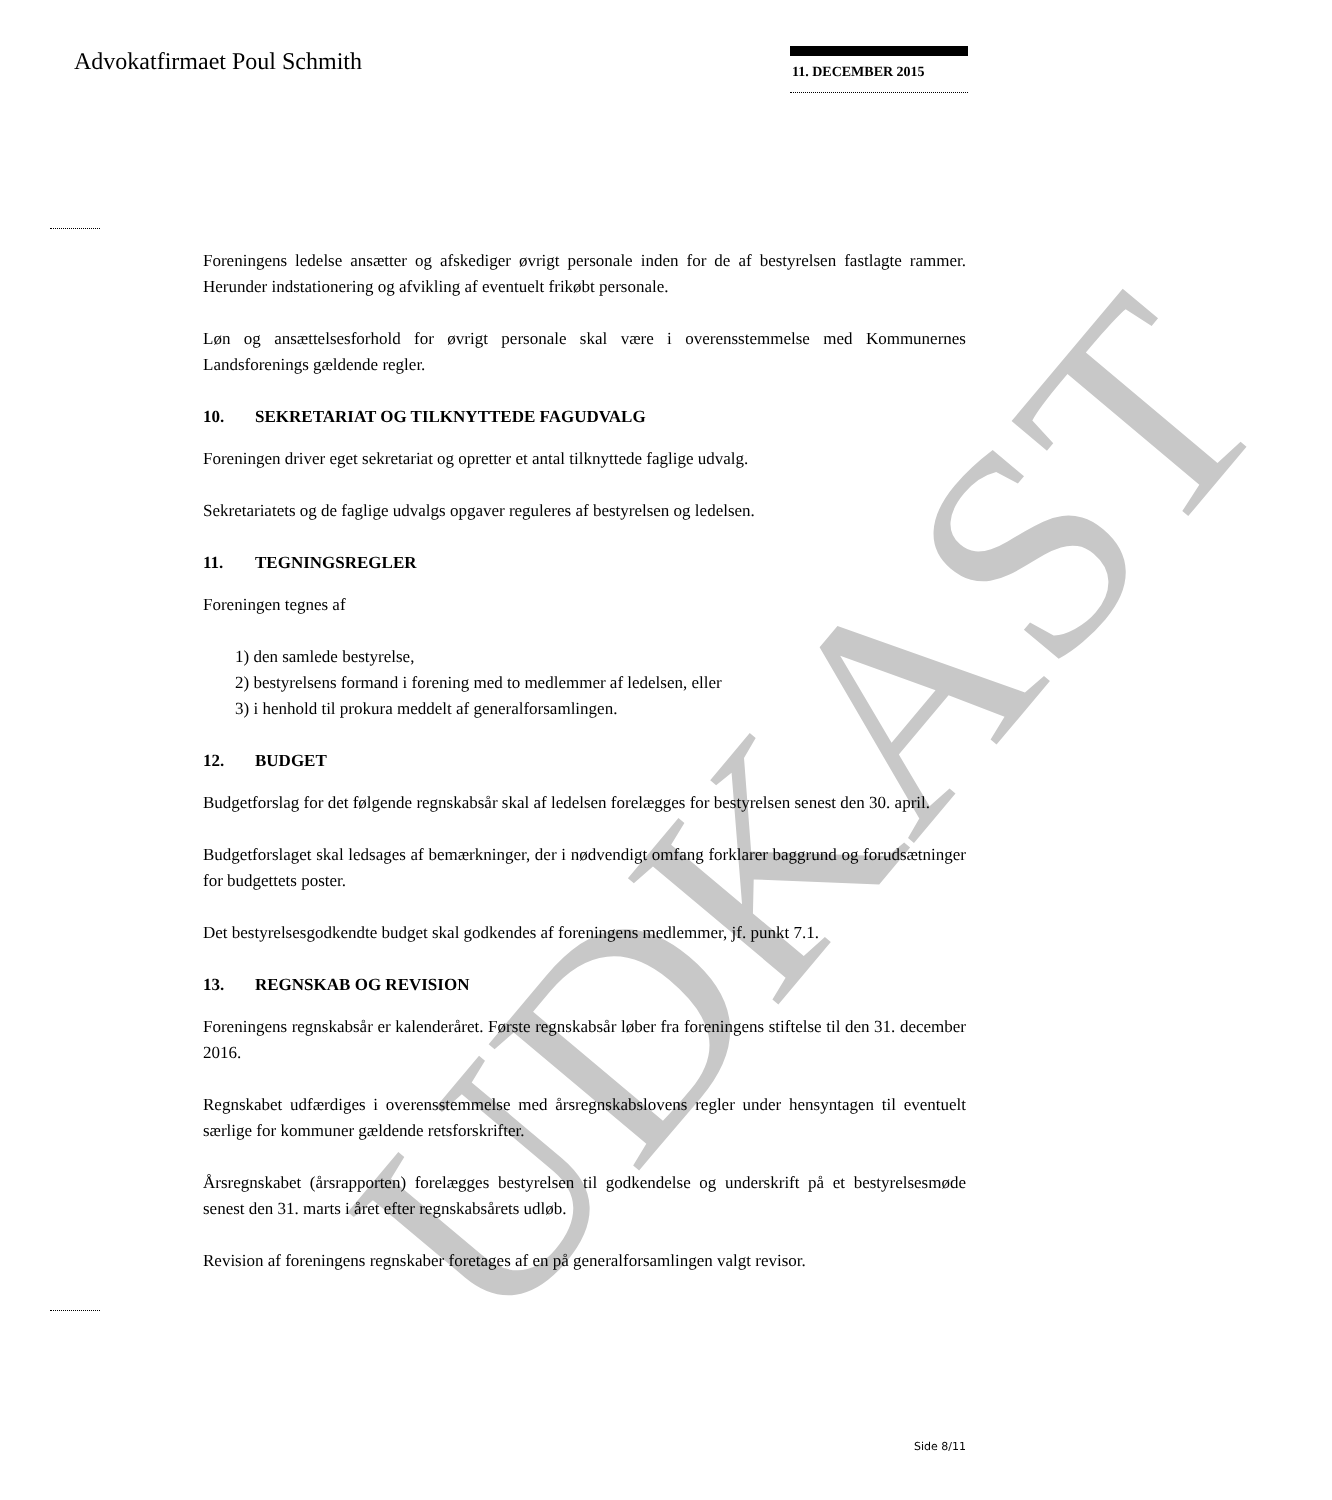UDKAST
Advokatfirmaet Poul Schmith 11. DECEMBER 2015
Foreningens ledelse ansætter og afskediger øvrigt personale inden for de af bestyrelsen fast­lagte rammer. Herunder indstationering og afvikling af eventuelt frikøbt personale.
Løn og ansættelsesforhold for øvrigt personale skal være i overensstemmelse med Kommu­nernes Landsforenings gældende regler.
10. SEKRETARIAT OG TILKNYTTEDE FAGUDVALG
Foreningen driver eget sekretariat og opretter et antal tilknyttede faglige udvalg.
Sekretariatets og de faglige udvalgs opgaver reguleres af bestyrelsen og ledelsen.
11. TEGNINGSREGLER
Foreningen tegnes af
1) den samlede bestyrelse,
2) bestyrelsens formand i forening med to medlemmer af ledelsen, eller
3) i henhold til prokura meddelt af generalforsamlingen.
12. BUDGET
Budgetforslag for det følgende regnskabsår skal af ledelsen forelægges for bestyrelsen se­nest den 30. april.
Budgetforslaget skal ledsages af bemærkninger, der i nødvendigt omfang forklarer bag­grund og forudsætninger for budgettets poster.
Det bestyrelsesgodkendte budget skal godkendes af foreningens medlemmer, jf. punkt 7.1.
13. REGNSKAB OG REVISION
Foreningens regnskabsår er kalenderåret. Første regnskabsår løber fra foreningens stiftelse til den 31. december 2016.
Regnskabet udfærdiges i overensstemmelse med årsregnskabslovens regler under hensynta­gen til eventuelt særlige for kommuner gældende retsforskrifter.
Årsregnskabet (årsrapporten) forelægges bestyrelsen til godkendelse og underskrift på et bestyrelsesmøde senest den 31. marts i året efter regnskabsårets udløb.
Revision af foreningens regnskaber foretages af en på generalforsamlingen valgt revisor.
Side 8/11